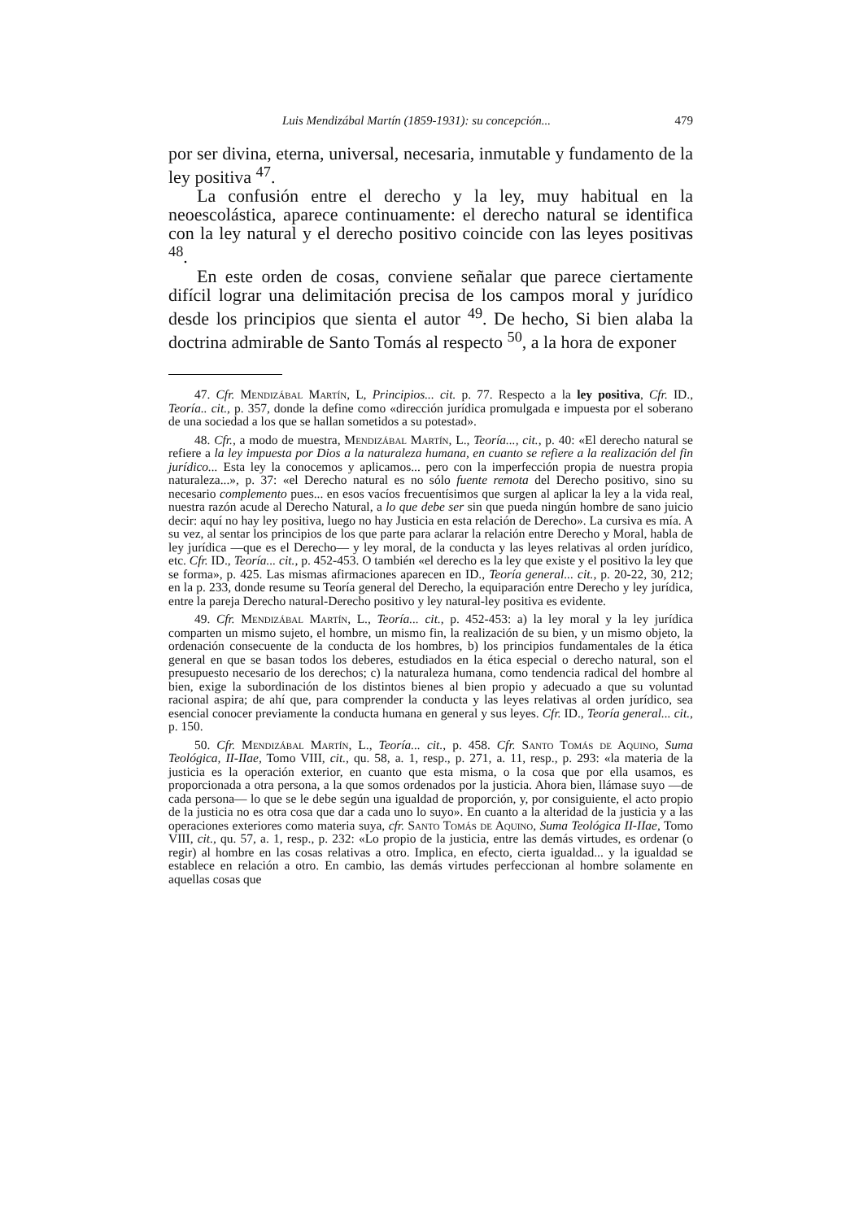Luis Mendizábal Martín (1859-1931): su concepción... 479
por ser divina, eterna, universal, necesaria, inmutable y fundamento de la ley positiva <sup>47</sup>.
La confusión entre el derecho y la ley, muy habitual en la neoescolástica, aparece continuamente: el derecho natural se identifica con la ley natural y el derecho positivo coincide con las leyes positivas <sup>48</sup>.
En este orden de cosas, conviene señalar que parece ciertamente difícil lograr una delimitación precisa de los campos moral y jurídico desde los principios que sienta el autor <sup>49</sup>. De hecho, Si bien alaba la doctrina admirable de Santo Tomás al respecto <sup>50</sup>, a la hora de exponer
47. Cfr. Mendizábal Martín, L, Principios... cit. p. 77. Respecto a la ley positiva, Cfr. ID., Teoría.. cit., p. 357, donde la define como «dirección jurídica promulgada e impuesta por el soberano de una sociedad a los que se hallan sometidos a su potestad».
48. Cfr., a modo de muestra, Mendizábal Martín, L., Teoría..., cit., p. 40: «El derecho natural se refiere a la ley impuesta por Dios a la naturaleza humana, en cuanto se refiere a la realización del fin jurídico... Esta ley la conocemos y aplicamos... pero con la imperfección propia de nuestra propia naturaleza...», p. 37: «el Derecho natural es no sólo fuente remota del Derecho positivo, sino su necesario complemento pues... en esos vacíos frecuentísimos que surgen al aplicar la ley a la vida real, nuestra razón acude al Derecho Natural, a lo que debe ser sin que pueda ningún hombre de sano juicio decir: aquí no hay ley positiva, luego no hay Justicia en esta relación de Derecho». La cursiva es mía. A su vez, al sentar los principios de los que parte para aclarar la relación entre Derecho y Moral, habla de ley jurídica —que es el Derecho— y ley moral, de la conducta y las leyes relativas al orden jurídico, etc. Cfr. ID., Teoría... cit., p. 452-453. O también «el derecho es la ley que existe y el positivo la ley que se forma», p. 425. Las mismas afirmaciones aparecen en ID., Teoría general... cit., p. 20-22, 30, 212; en la p. 233, donde resume su Teoría general del Derecho, la equiparación entre Derecho y ley jurídica, entre la pareja Derecho natural-Derecho positivo y ley natural-ley positiva es evidente.
49. Cfr. Mendizábal Martín, L., Teoría... cit., p. 452-453: a) la ley moral y la ley jurídica comparten un mismo sujeto, el hombre, un mismo fin, la realización de su bien, y un mismo objeto, la ordenación consecuente de la conducta de los hombres, b) los principios fundamentales de la ética general en que se basan todos los deberes, estudiados en la ética especial o derecho natural, son el presupuesto necesario de los derechos; c) la naturaleza humana, como tendencia radical del hombre al bien, exige la subordinación de los distintos bienes al bien propio y adecuado a que su voluntad racional aspira; de ahí que, para comprender la conducta y las leyes relativas al orden jurídico, sea esencial conocer previamente la conducta humana en general y sus leyes. Cfr. ID., Teoría general... cit., p. 150.
50. Cfr. Mendizábal Martín, L., Teoría... cit., p. 458. Cfr. Santo Tomás de Aquino, Suma Teológica, II-IIae, Tomo VIII, cit., qu. 58, a. 1, resp., p. 271, a. 11, resp., p. 293: «la materia de la justicia es la operación exterior, en cuanto que esta misma, o la cosa que por ella usamos, es proporcionada a otra persona, a la que somos ordenados por la justicia. Ahora bien, llámase suyo —de cada persona— lo que se le debe según una igualdad de proporción, y, por consiguiente, el acto propio de la justicia no es otra cosa que dar a cada uno lo suyo». En cuanto a la alteridad de la justicia y a las operaciones exteriores como materia suya, cfr. Santo Tomás de Aquino, Suma Teológica II-IIae, Tomo VIII, cit., qu. 57, a. 1, resp., p. 232: «Lo propio de la justicia, entre las demás virtudes, es ordenar (o regir) al hombre en las cosas relativas a otro. Implica, en efecto, cierta igualdad... y la igualdad se establece en relación a otro. En cambio, las demás virtudes perfeccionan al hombre solamente en aquellas cosas que